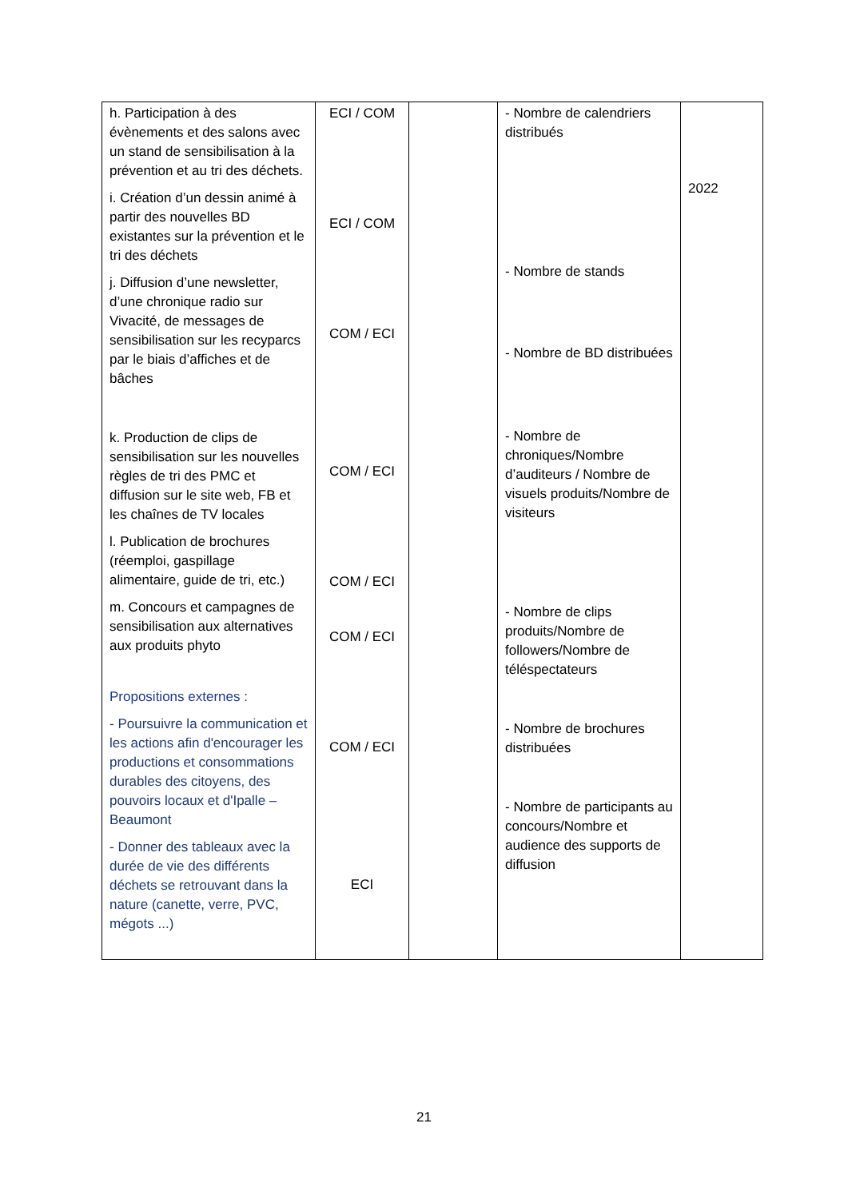| h. Participation à des évènements et des salons avec un stand de sensibilisation à la prévention et au tri des déchets. i. Création d’un dessin animé à partir des nouvelles BD existantes sur la prévention et le tri des déchets j. Diffusion d’une newsletter, d’une chronique radio sur Vivacité, de messages de sensibilisation sur les recyparcs par le biais d’affiches et de bâches k. Production de clips de sensibilisation sur les nouvelles règles de tri des PMC et diffusion sur le site web, FB et les chaînes de TV locales l. Publication de brochures (réemploi, gaspillage alimentaire, guide de tri, etc.) m. Concours et campagnes de sensibilisation aux alternatives aux produits phyto Propositions externes : - Poursuivre la communication et les actions afin d'encourager les productions et consommations durables des citoyens, des pouvoirs locaux et d'Ipalle – Beaumont - Donner des tableaux avec la durée de vie des différents déchets se retrouvant dans la nature (canette, verre, PVC, mégots ...) | ECI / COM ECI / COM COM / ECI COM / ECI COM / ECI COM / ECI COM / ECI ECI | | - Nombre de calendriers distribués - Nombre de stands - Nombre de BD distribuées - Nombre de chroniques/Nombre d’auditeurs / Nombre de visuels produits/Nombre de visiteurs - Nombre de clips produits/Nombre de followers/Nombre de téléspectateurs - Nombre de brochures distribuées - Nombre de participants au concours/Nombre et audience des supports de diffusion | 2022 |
21